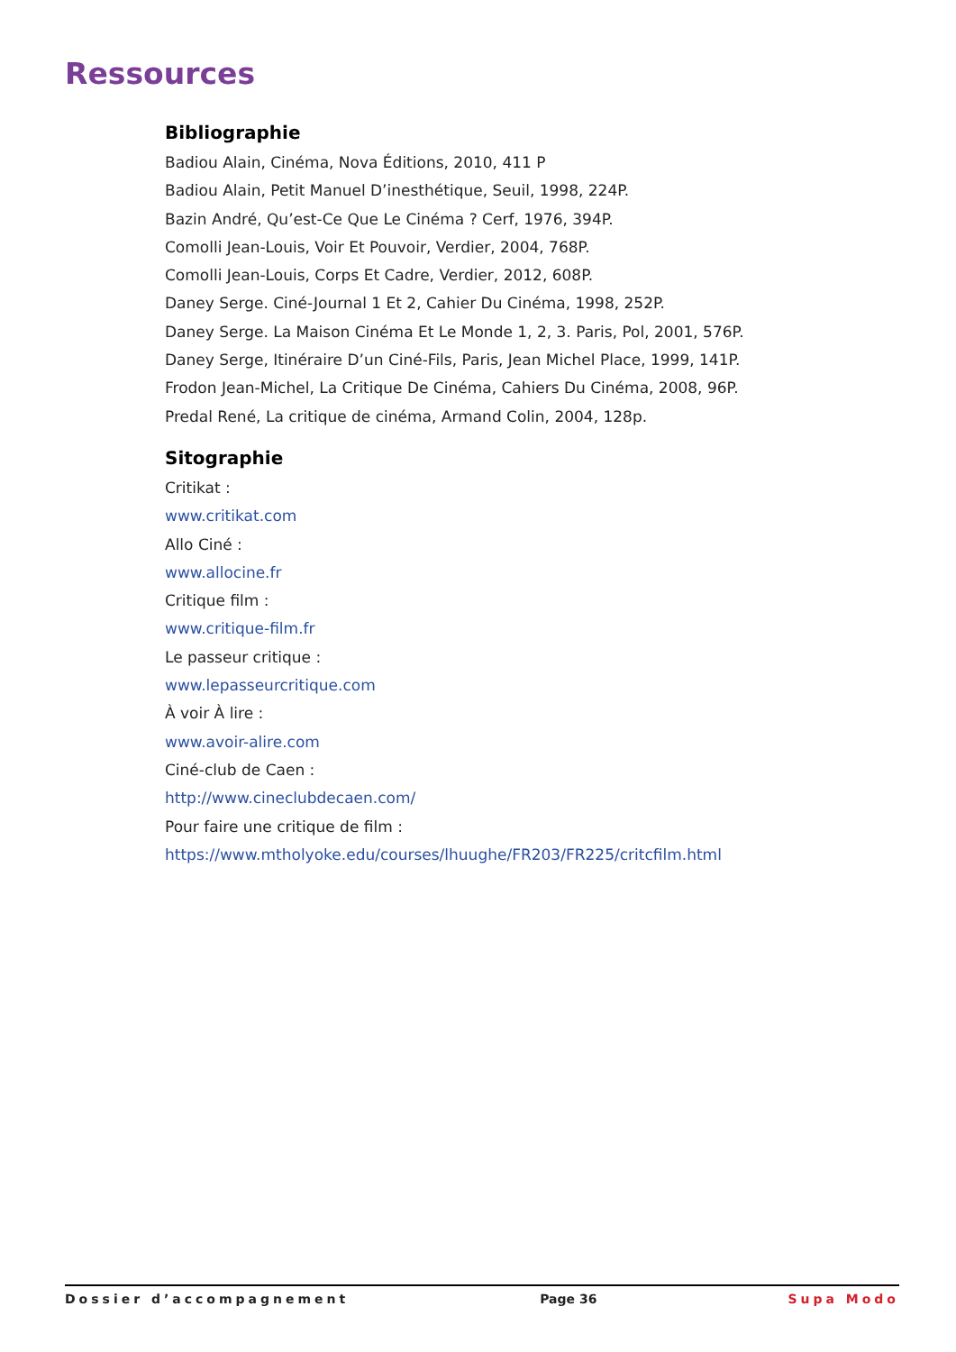Ressources
Bibliographie
Badiou Alain, Cinéma, Nova Éditions, 2010, 411 P
Badiou Alain, Petit Manuel D’inesthétique, Seuil, 1998, 224P.
Bazin André, Qu’est-Ce Que Le Cinéma ? Cerf, 1976, 394P.
Comolli Jean-Louis, Voir Et Pouvoir, Verdier, 2004, 768P.
Comolli Jean-Louis, Corps Et Cadre, Verdier, 2012, 608P.
Daney Serge. Ciné-Journal 1 Et 2, Cahier Du Cinéma, 1998, 252P.
Daney Serge. La Maison Cinéma Et Le Monde 1, 2, 3. Paris, Pol, 2001, 576P.
Daney Serge, Itinéraire D’un Ciné-Fils, Paris, Jean Michel Place, 1999, 141P.
Frodon Jean-Michel, La Critique De Cinéma, Cahiers Du Cinéma, 2008, 96P.
Predal René, La critique de cinéma, Armand Colin, 2004, 128p.
Sitographie
Critikat :
www.critikat.com
Allo Ciné :
www.allocine.fr
Critique film :
www.critique-film.fr
Le passeur critique :
www.lepasseurcritique.com
À voir À lire :
www.avoir-alire.com
Ciné-club de Caen :
http://www.cineclubdecaen.com/
Pour faire une critique de film :
https://www.mtholyoke.edu/courses/lhuughe/FR203/FR225/critcfilm.html
Dossier d’accompagnement Page 36 Supa Modo